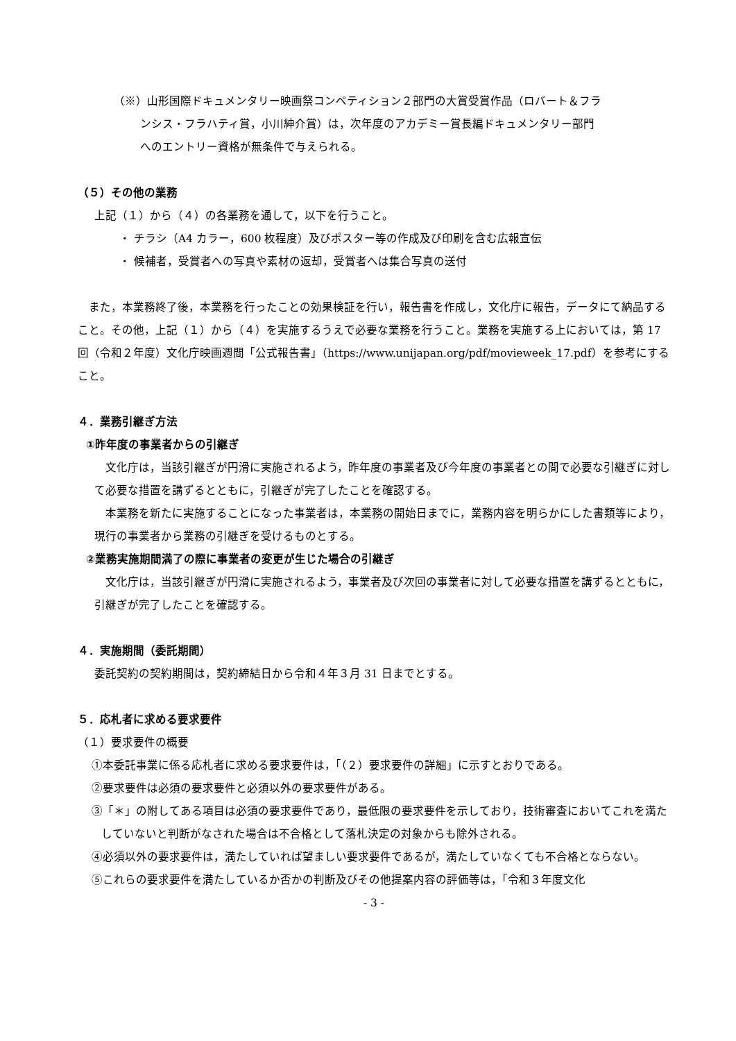（※）山形国際ドキュメンタリー映画祭コンペティション２部門の大賞受賞作品（ロバート＆フラ
ンシス・フラハティ賞，小川紳介賞）は，次年度のアカデミー賞長編ドキュメンタリー部門
へのエントリー資格が無条件で与えられる。
（５）その他の業務
上記（１）から（４）の各業務を通して，以下を行うこと。
・ チラシ（A4 カラー，600 枚程度）及びポスター等の作成及び印刷を含む広報宣伝
・ 候補者，受賞者への写真や素材の返却，受賞者へは集合写真の送付
また，本業務終了後，本業務を行ったことの効果検証を行い，報告書を作成し，文化庁に報告，データにて納品すること。その他，上記（１）から（４）を実施するうえで必要な業務を行うこと。業務を実施する上においては，第 17 回（令和２年度）文化庁映画週間「公式報告書」（https://www.unijapan.org/pdf/movieweek_17.pdf）を参考にすること。
４．業務引継ぎ方法
①昨年度の事業者からの引継ぎ
文化庁は，当該引継ぎが円滑に実施されるよう，昨年度の事業者及び今年度の事業者との間で必要な引継ぎに対して必要な措置を講ずるとともに，引継ぎが完了したことを確認する。
本業務を新たに実施することになった事業者は，本業務の開始日までに，業務内容を明らかにした書類等により，現行の事業者から業務の引継ぎを受けるものとする。
②業務実施期間満了の際に事業者の変更が生じた場合の引継ぎ
文化庁は，当該引継ぎが円滑に実施されるよう，事業者及び次回の事業者に対して必要な措置を講ずるとともに，引継ぎが完了したことを確認する。
４．実施期間（委託期間）
委託契約の契約期間は，契約締結日から令和４年３月 31 日までとする。
５．応札者に求める要求要件
（１）要求要件の概要
①本委託事業に係る応札者に求める要求要件は，「（２）要求要件の詳細」に示すとおりである。
②要求要件は必須の要求要件と必須以外の要求要件がある。
③「＊」の附してある項目は必須の要求要件であり，最低限の要求要件を示しており，技術審査においてこれを満たしていないと判断がなされた場合は不合格として落札決定の対象からも除外される。
④必須以外の要求要件は，満たしていれば望ましい要求要件であるが，満たしていなくても不合格とならない。
⑤これらの要求要件を満たしているか否かの判断及びその他提案内容の評価等は，「令和３年度文化
- 3 -